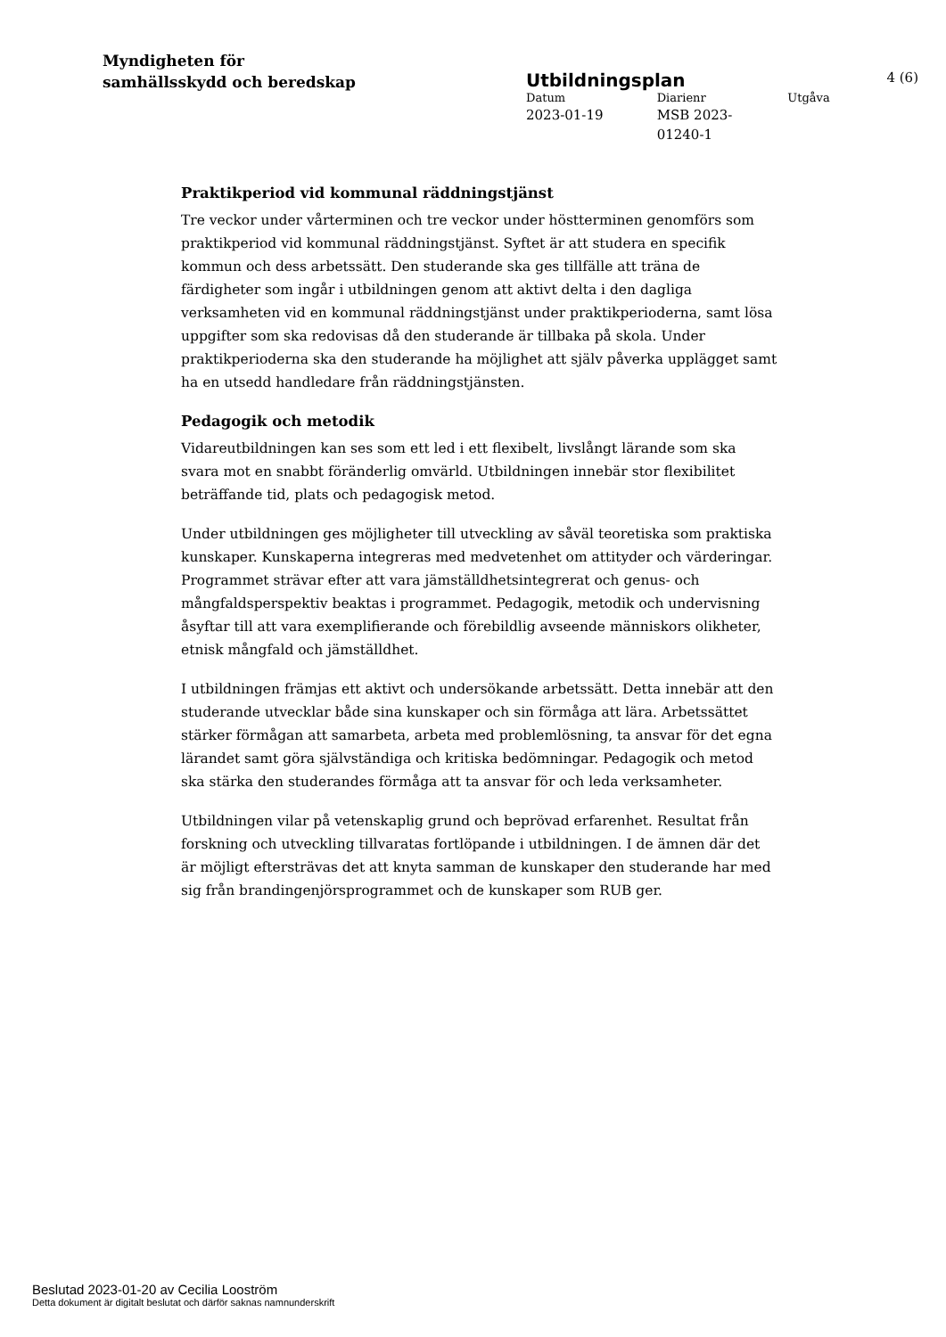Myndigheten för
samhällsskydd och beredskap
Utbildningsplan 4 (6)
Datum Diarienr Utgåva
2023-01-19 MSB 2023-
01240-1
Praktikperiod vid kommunal räddningstjänst
Tre veckor under vårterminen och tre veckor under höstterminen genomförs som praktikperiod vid kommunal räddningstjänst. Syftet är att studera en specifik kommun och dess arbetssätt. Den studerande ska ges tillfälle att träna de färdigheter som ingår i utbildningen genom att aktivt delta i den dagliga verksamheten vid en kommunal räddningstjänst under praktikperioderna, samt lösa uppgifter som ska redovisas då den studerande är tillbaka på skola. Under praktikperioderna ska den studerande ha möjlighet att själv påverka upplägget samt ha en utsedd handledare från räddningstjänsten.
Pedagogik och metodik
Vidareutbildningen kan ses som ett led i ett flexibelt, livslångt lärande som ska svara mot en snabbt föränderlig omvärld. Utbildningen innebär stor flexibilitet beträffande tid, plats och pedagogisk metod.
Under utbildningen ges möjligheter till utveckling av såväl teoretiska som praktiska kunskaper. Kunskaperna integreras med medvetenhet om attityder och värderingar. Programmet strävar efter att vara jämställdhetsintegrerat och genus- och mångfaldsperspektiv beaktas i programmet. Pedagogik, metodik och undervisning åsyftar till att vara exemplifierande och förebildlig avseende människors olikheter, etnisk mångfald och jämställdhet.
I utbildningen främjas ett aktivt och undersökande arbetssätt. Detta innebär att den studerande utvecklar både sina kunskaper och sin förmåga att lära. Arbetssättet stärker förmågan att samarbeta, arbeta med problemlösning, ta ansvar för det egna lärandet samt göra självständiga och kritiska bedömningar. Pedagogik och metod ska stärka den studerandes förmåga att ta ansvar för och leda verksamheter.
Utbildningen vilar på vetenskaplig grund och beprövad erfarenhet. Resultat från forskning och utveckling tillvaratas fortlöpande i utbildningen. I de ämnen där det är möjligt eftersträvas det att knyta samman de kunskaper den studerande har med sig från brandingenjörsprogrammet och de kunskaper som RUB ger.
Beslutad 2023-01-20 av Cecilia Looström
Detta dokument är digitalt beslutat och därför saknas namnunderskrift